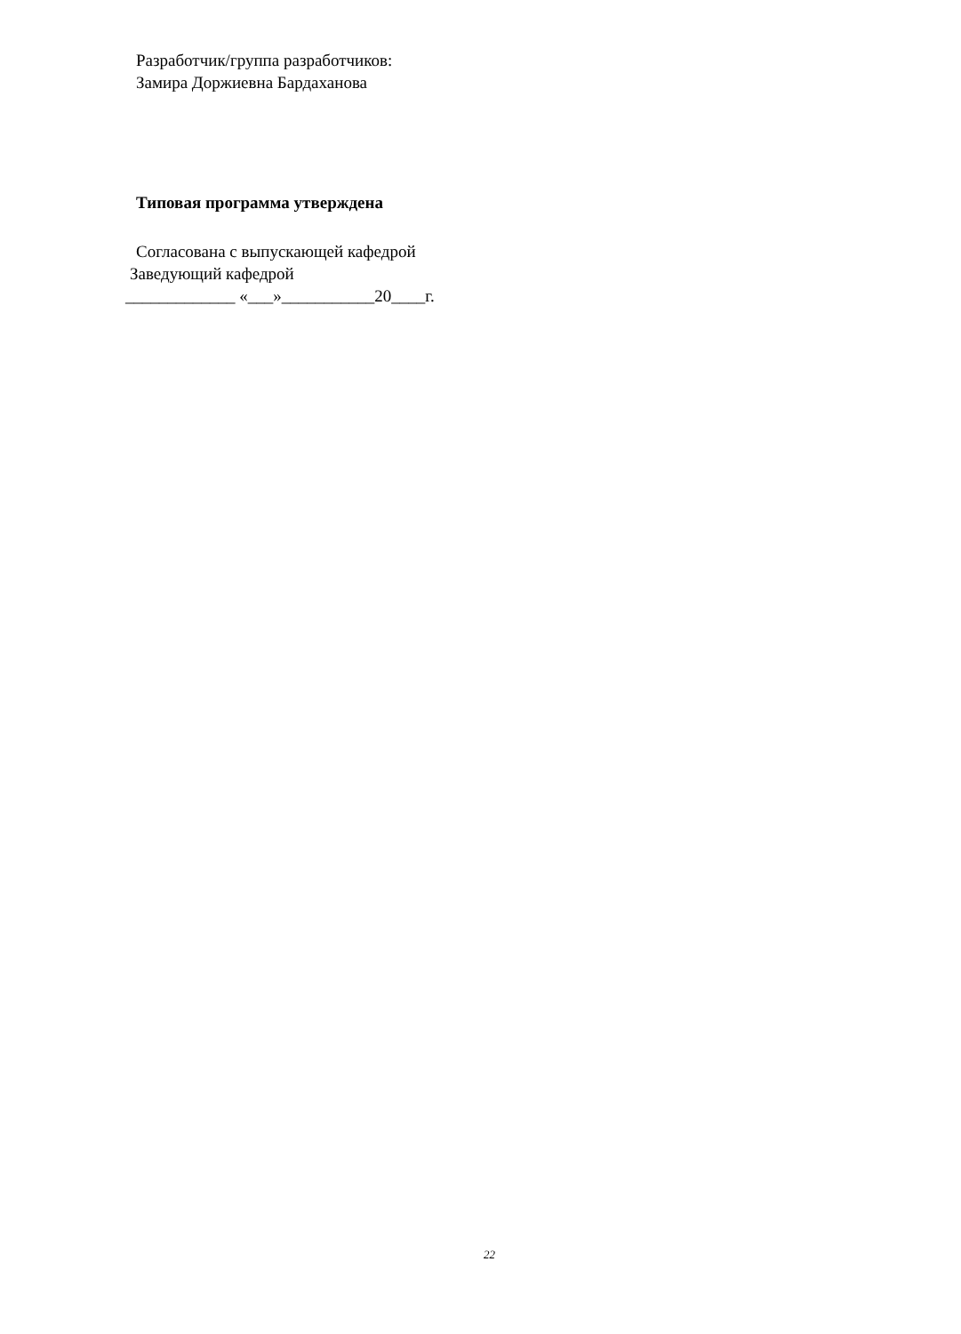Разработчик/группа разработчиков:
Замира Доржиевна Бардаханова
Типовая программа утверждена
Согласована с выпускающей кафедрой
Заведующий кафедрой
_____________ «___»___________20____г.
22